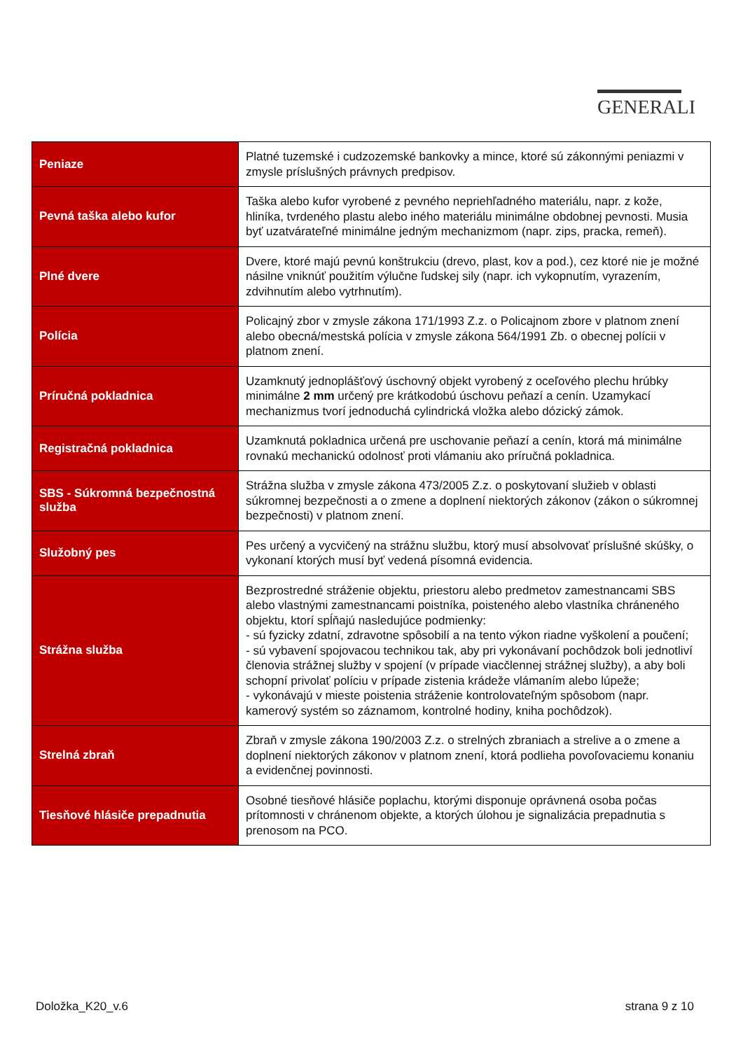GENERALI
| Peniaze | Platné tuzemské i cudzozemské bankovky a mince, ktoré sú zákonnými peniazmi v zmysle príslušných právnych predpisov. |
| Pevná taška alebo kufor | Taška alebo kufor vyrobené z pevného nepriehľadného materiálu, napr. z kože, hliníka, tvrdeného plastu alebo iného materiálu minimálne obdobnej pevnosti. Musia byť uzatvárateľné minimálne jedným mechanizmom (napr. zips, pracka, remeň). |
| Plné dvere | Dvere, ktoré majú pevnú konštrukciu (drevo, plast, kov a pod.), cez ktoré nie je možné násilne vniknúť použitím výlučne ľudskej sily (napr. ich vykopnutím, vyrazením, zdvihnutím alebo vytrhnutím). |
| Polícia | Policajný zbor v zmysle zákona 171/1993 Z.z. o Policajnom zbore v platnom znení alebo obecná/mestská polícia v zmysle zákona 564/1991 Zb. o obecnej polícii v platnom znení. |
| Príručná pokladnica | Uzamknutý jednoplášťový úschovný objekt vyrobený z oceľového plechu hrúbky minimálne 2 mm určený pre krátkodobú úschovu peňazí a cenín. Uzamykací mechanizmus tvorí jednoduchá cylindrická vložka alebo dózický zámok. |
| Registračná pokladnica | Uzamknutá pokladnica určená pre uschovanie peňazí a cenín, ktorá má minimálne rovnakú mechanickú odolnosť proti vlámaniu ako príručná pokladnica. |
| SBS - Súkromná bezpečnostná služba | Strážna služba v zmysle zákona 473/2005 Z.z. o poskytovaní služieb v oblasti súkromnej bezpečnosti a o zmene a doplnení niektorých zákonov (zákon o súkromnej bezpečnosti) v platnom znení. |
| Služobný pes | Pes určený a vycvičený na strážnu službu, ktorý musí absolvovať príslušné skúšky, o vykonaní ktorých musí byť vedená písomná evidencia. |
| Strážna služba | Bezprostredné stráženie objektu, priestoru alebo predmetov zamestnancami SBS alebo vlastnými zamestnancami poistníka, poisteného alebo vlastníka chráneného objektu, ktorí spĺňajú nasledujúce podmienky: - sú fyzicky zdatní, zdravotne spôsobilí a na tento výkon riadne vyškolení a poučení; - sú vybavení spojovacou technikou tak, aby pri vykonávaní pochôdzok boli jednotliví členovia strážnej služby v spojení (v prípade viacčlennej strážnej služby), a aby boli schopní privolať políciu v prípade zistenia krádeže vlámaním alebo lúpeže; - vykonávajú v mieste poistenia stráženie kontrolovateľným spôsobom (napr. kamerový systém so záznamom, kontrolné hodiny, kniha pochôdzok). |
| Strelná zbraň | Zbraň v zmysle zákona 190/2003 Z.z. o strelných zbraniach a strelive a o zmene a doplnení niektorých zákonov v platnom znení, ktorá podlieha povoľovaciemu konaniu a evidenčnej povinnosti. |
| Tiesňové hlásiče prepadnutia | Osobné tiesňové hlásiče poplachu, ktorými disponuje oprávnená osoba počas prítomnosti v chránenom objekte, a ktorých úlohou je signalizácia prepadnutia s prenosom na PCO. |
Doložka_K20_v.6 strana 9 z 10